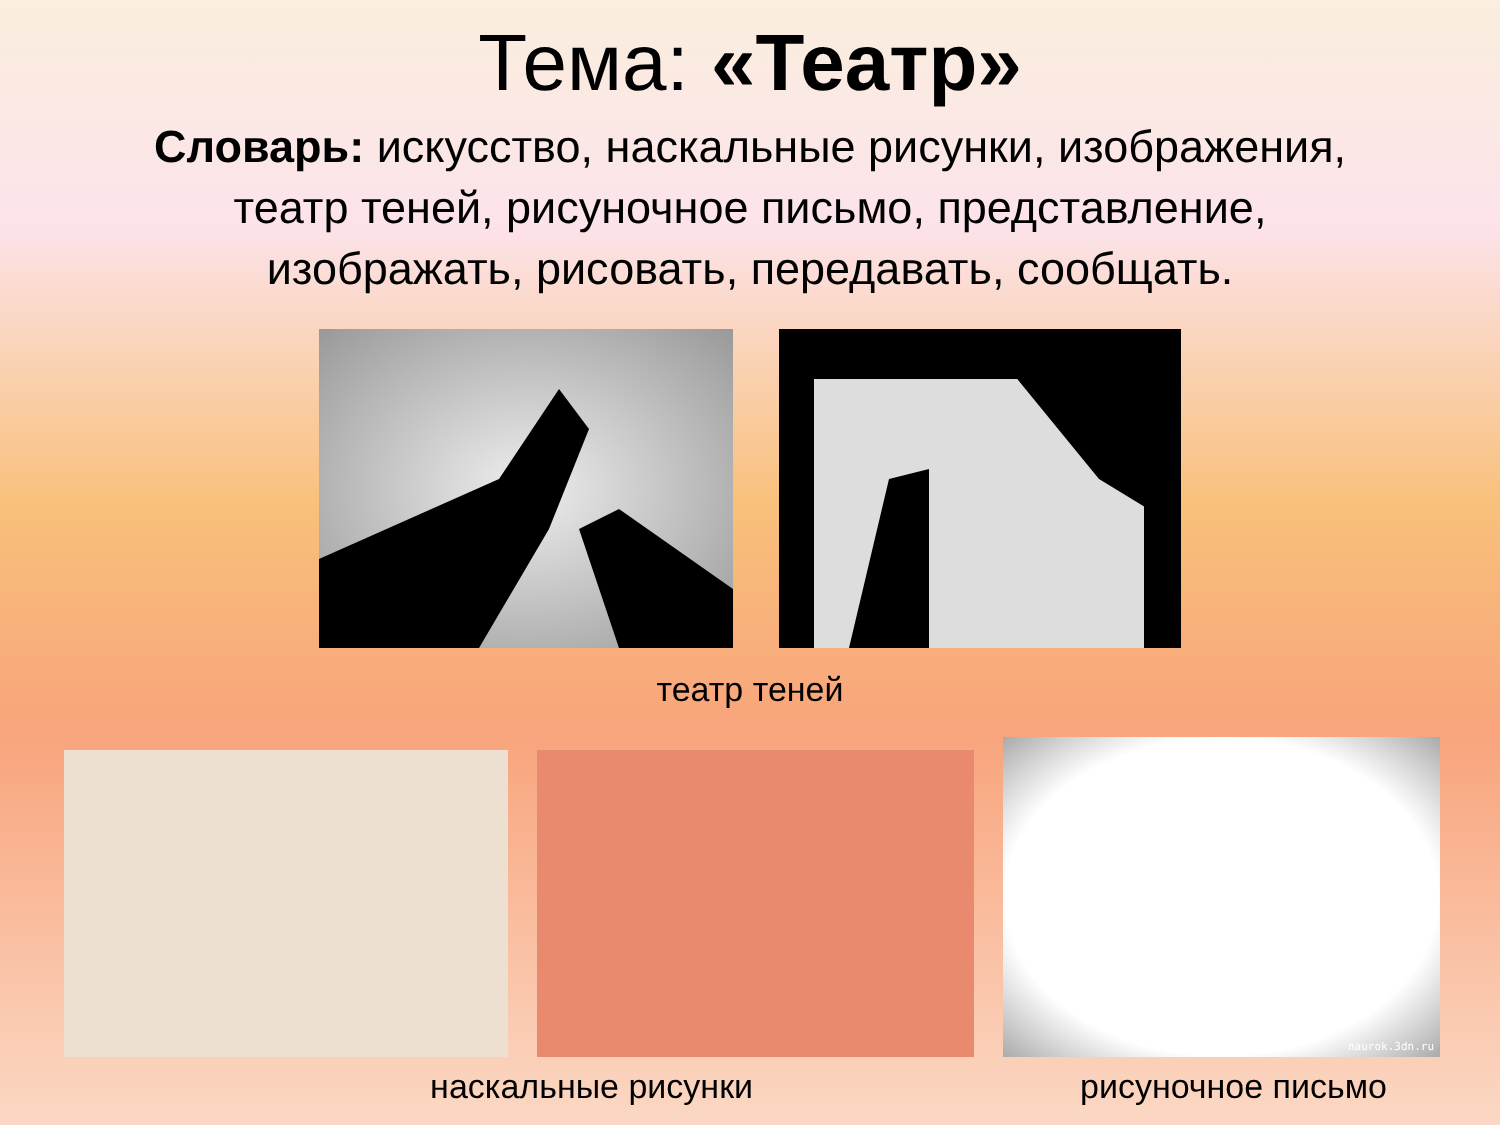Тема: «Театр»
Словарь: искусство, наскальные рисунки, изображения, театр теней, рисуночное письмо, представление, изображать, рисовать, передавать, сообщать.
театр теней
naurok.3dn.ru
наскальные рисунки рисуночное письмо